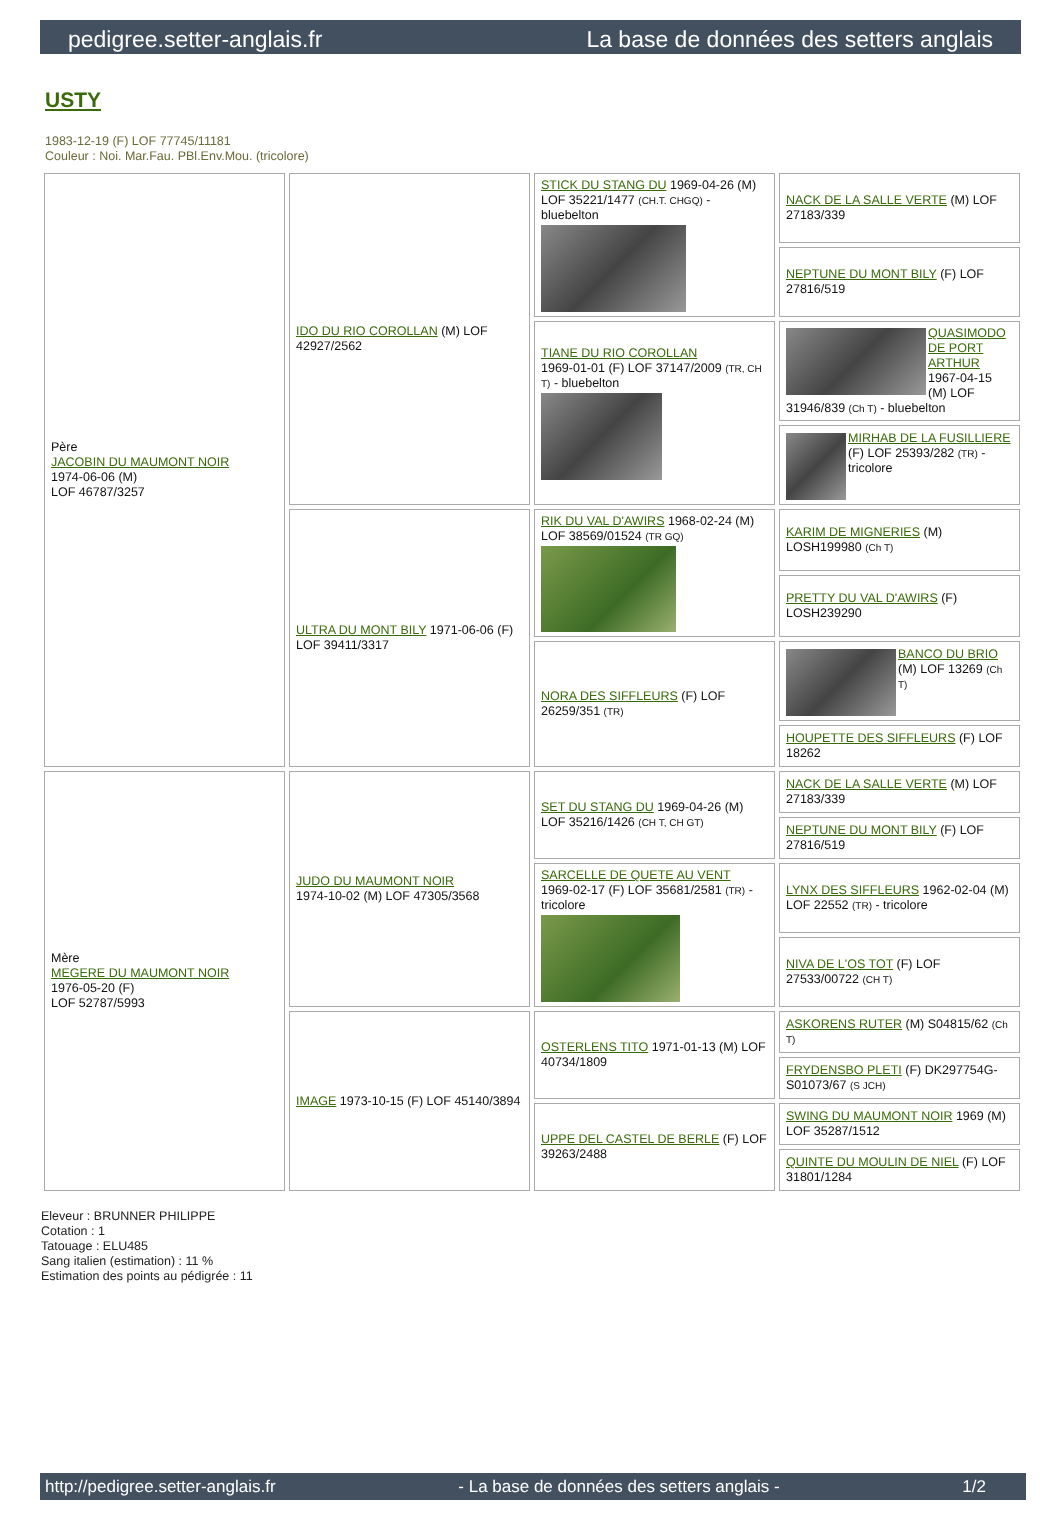pedigree.setter-anglais.fr La base de données des setters anglais
USTY
1983-12-19 (F) LOF 77745/11181
Couleur : Noi. Mar.Fau. PBl.Env.Mou. (tricolore)
| Père JACOBIN DU MAUMONT NOIR 1974-06-06 (M) LOF 46787/3257 | IDO DU RIO COROLLAN (M) LOF 42927/2562 | STICK DU STANG DU 1969-04-26 (M) LOF 35221/1477 (CH.T. CHGQ) - bluebelton | NACK DE LA SALLE VERTE (M) LOF 27183/339 |
| | | | NEPTUNE DU MONT BILY (F) LOF 27816/519 |
| | | TIANE DU RIO COROLLAN 1969-01-01 (F) LOF 37147/2009 (TR, CH T) - bluebelton | QUASIMODO DE PORT ARTHUR 1967-04-15 (M) LOF 31946/839 (Ch T) - bluebelton |
| | | | MIRHAB DE LA FUSILLIERE (F) LOF 25393/282 (TR) - tricolore |
| | ULTRA DU MONT BILY 1971-06-06 (F) LOF 39411/3317 | RIK DU VAL D'AWIRS 1968-02-24 (M) LOF 38569/01524 (TR GQ) | KARIM DE MIGNERIES (M) LOSH199980 (Ch T) |
| | | | PRETTY DU VAL D'AWIRS (F) LOSH239290 |
| | | NORA DES SIFFLEURS (F) LOF 26259/351 (TR) | BANCO DU BRIO (M) LOF 13269 (Ch T) |
| | | | HOUPETTE DES SIFFLEURS (F) LOF 18262 |
| Mère MEGERE DU MAUMONT NOIR 1976-05-20 (F) LOF 52787/5993 | JUDO DU MAUMONT NOIR 1974-10-02 (M) LOF 47305/3568 | SET DU STANG DU 1969-04-26 (M) LOF 35216/1426 (CH T, CH GT) | NACK DE LA SALLE VERTE (M) LOF 27183/339 |
| | | | NEPTUNE DU MONT BILY (F) LOF 27816/519 |
| | | SARCELLE DE QUETE AU VENT 1969-02-17 (F) LOF 35681/2581 (TR) - tricolore | LYNX DES SIFFLEURS 1962-02-04 (M) LOF 22552 (TR) - tricolore |
| | | | NIVA DE L'OS TOT (F) LOF 27533/00722 (CH T) |
| | IMAGE 1973-10-15 (F) LOF 45140/3894 | OSTERLENS TITO 1971-01-13 (M) LOF 40734/1809 | ASKORENS RUTER (M) S04815/62 (Ch T) |
| | | | FRYDENSBO PLETI (F) DK297754G-S01073/67 (S JCH) |
| | | UPPE DEL CASTEL DE BERLE (F) LOF 39263/2488 | SWING DU MAUMONT NOIR 1969 (M) LOF 35287/1512 |
| | | | QUINTE DU MOULIN DE NIEL (F) LOF 31801/1284 |
Eleveur : BRUNNER PHILIPPE
Cotation : 1
Tatouage : ELU485
Sang italien (estimation) : 11 %
Estimation des points au pédigrée : 11
http://pedigree.setter-anglais.fr - La base de données des setters anglais - 1/2